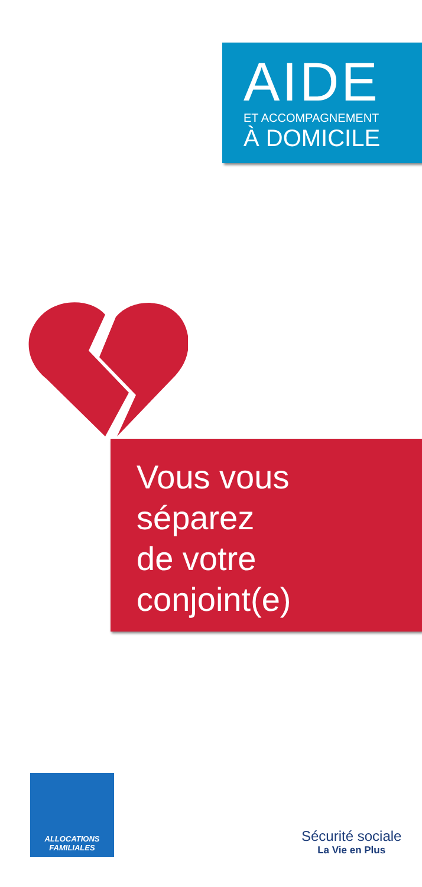AIDE
ET ACCOMPAGNEMENT
À DOMICILE
Vous vous
séparez
de votre
conjoint(e)
ALLOCATIONS
FAMILIALES
Sécurité sociale
La Vie en Plus